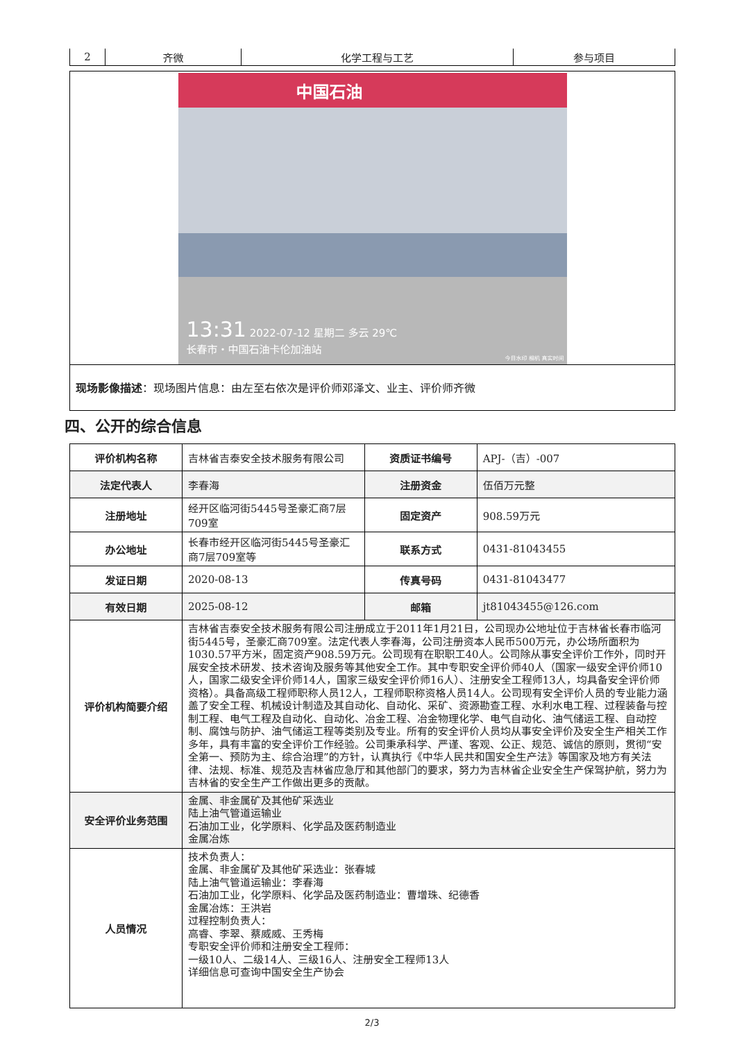| 2 | 齐微 | 化学工程与工艺 | 参与项目 |
中国石油
13:31 2022-07-12 星期二 多云 29℃
长春市・中国石油卡伦加油站
今日水印 相机 真实时间
现场影像描述：现场图片信息：由左至右依次是评价师邓泽文、业主、评价师齐微
四、公开的综合信息
| 评价机构名称 | 吉林省吉泰安全技术服务有限公司 | 资质证书编号 | APJ-（吉）-007 |
| 法定代表人 | 李春海 | 注册资金 | 伍佰万元整 |
| 注册地址 | 经开区临河街5445号圣豪汇商7层709室 | 固定资产 | 908.59万元 |
| 办公地址 | 长春市经开区临河街5445号圣豪汇商7层709室等 | 联系方式 | 0431-81043455 |
| 发证日期 | 2020-08-13 | 传真号码 | 0431-81043477 |
| 有效日期 | 2025-08-12 | 邮箱 | jt81043455@126.com |
| 评价机构简要介绍 | 吉林省吉泰安全技术服务有限公司注册成立于2011年1月21日，公司现办公地址位于吉林省长春市临河街5445号，圣豪汇商709室。法定代表人李春海，公司注册资本人民币500万元，办公场所面积为1030.57平方米，固定资产908.59万元。公司现有在职职工40人。公司除从事安全评价工作外，同时开展安全技术研发、技术咨询及服务等其他安全工作。其中专职安全评价师40人（国家一级安全评价师10人，国家二级安全评价师14人，国家三级安全评价师16人）、注册安全工程师13人，均具备安全评价师资格）。具备高级工程师职称人员12人，工程师职称资格人员14人。公司现有安全评价人员的专业能力涵盖了安全工程、机械设计制造及其自动化、自动化、采矿、资源勘查工程、水利水电工程、过程装备与控制工程、电气工程及自动化、自动化、冶金工程、冶金物理化学、电气自动化、油气储运工程、自动控制、腐蚀与防护、油气储运工程等类别及专业。所有的安全评价人员均从事安全评价及安全生产相关工作多年，具有丰富的安全评价工作经验。公司秉承科学、严谨、客观、公正、规范、诚信的原则，贯彻“安全第一、预防为主、综合治理”的方针，认真执行《中华人民共和国安全生产法》等国家及地方有关法律、法规、标准、规范及吉林省应急厅和其他部门的要求，努力为吉林省企业安全生产保驾护航，努力为吉林省的安全生产工作做出更多的贡献。 | | |
| 安全评价业务范围 | 金属、非金属矿及其他矿采选业 陆上油气管道运输业 石油加工业，化学原料、化学品及医药制造业 金属冶炼 | | |
| 人员情况 | 技术负责人： 金属、非金属矿及其他矿采选业：张春城 陆上油气管道运输业：李春海 石油加工业，化学原料、化学品及医药制造业：曹增珠、纪德香 金属冶炼：王洪岩 过程控制负责人： 高睿、李翠、蔡威威、王秀梅 专职安全评价师和注册安全工程师： 一级10人、二级14人、三级16人、注册安全工程师13人 详细信息可查询中国安全生产协会 | | |
2/3